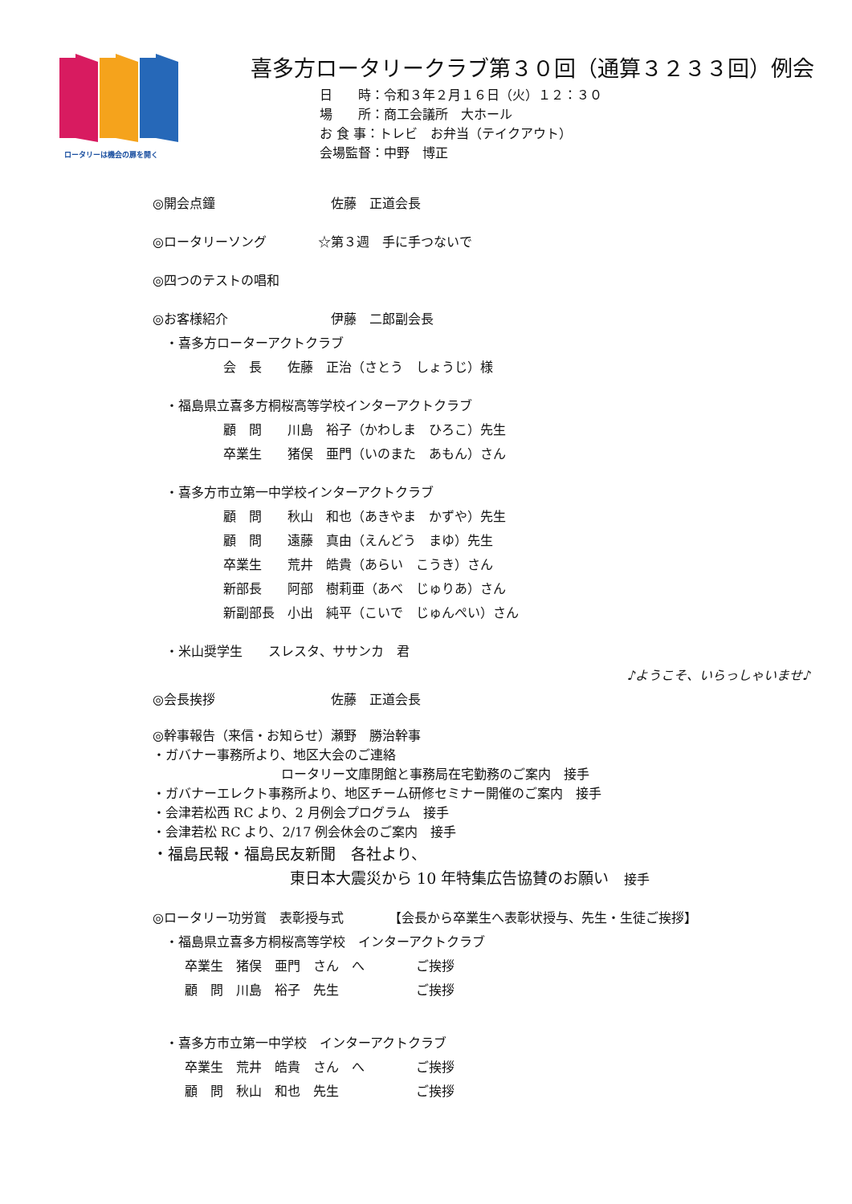ロータリーは機会の扉を開く
喜多方ロータリークラブ第３０回（通算３２３３回）例会
日　　時：令和３年２月１６日（火）１２：３０
場　　所：商工会議所　大ホール
お 食 事：トレビ　お弁当（テイクアウト）
会場監督：中野　博正
◎開会点鐘　　　　　　　　　佐藤　正道会長
◎ロータリーソング　　　　☆第３週　手に手つないで
◎四つのテストの唱和
◎お客様紹介　　　　　　　　伊藤　二郎副会長
・喜多方ローターアクトクラブ
会　長　　佐藤　正治（さとう　しょうじ）様
・福島県立喜多方桐桜高等学校インターアクトクラブ
顧　問　　川島　裕子（かわしま　ひろこ）先生
卒業生　　猪俣　亜門（いのまた　あもん）さん
・喜多方市立第一中学校インターアクトクラブ
顧　問　　秋山　和也（あきやま　かずや）先生
顧　問　　遠藤　真由（えんどう　まゆ）先生
卒業生　　荒井　皓貴（あらい　こうき）さん
新部長　　阿部　樹莉亜（あべ　じゅりあ）さん
新副部長　小出　純平（こいで　じゅんぺい）さん
・米山奨学生　　スレスタ、ササンカ　君
♪ようこそ、いらっしゃいませ♪
◎会長挨拶　　　　　　　　　佐藤　正道会長
◎幹事報告（来信・お知らせ）瀬野　勝治幹事
・ガバナー事務所より、地区大会のご連絡
　　　　　　　　　　ロータリー文庫閉館と事務局在宅勤務のご案内　接手
・ガバナーエレクト事務所より、地区チーム研修セミナー開催のご案内　接手
・会津若松西 RC より、2 月例会プログラム　接手
・会津若松 RC より、2/17 例会休会のご案内　接手
・福島民報・福島民友新聞　各社より、
　　　　　　　　　東日本大震災から 10 年特集広告協賛のお願い　接手
◎ロータリー功労賞　表彰授与式　　　　【会長から卒業生へ表彰状授与、先生・生徒ご挨拶】
・福島県立喜多方桐桜高等学校　インターアクトクラブ
卒業生　猪俣　亜門　さん　へ　　　　ご挨拶
顧　問　川島　裕子　先生　　　　　　ご挨拶
・喜多方市立第一中学校　インターアクトクラブ
卒業生　荒井　皓貴　さん　へ　　　　ご挨拶
顧　問　秋山　和也　先生　　　　　　ご挨拶